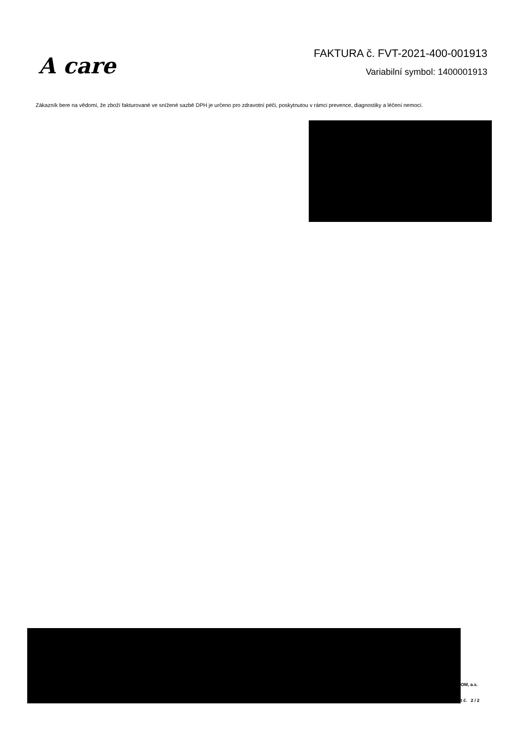A care
FAKTURA č. FVT-2021-400-001913
Variabilní symbol: 1400001913
Zákazník bere na vědomí, že zboží fakturované ve snížené sazbě DPH je určeno pro zdravotní péči, poskytnutou v rámci prevence, diagnostiky a léčení nemocí.
OM, a.s.
t č. 2 / 2